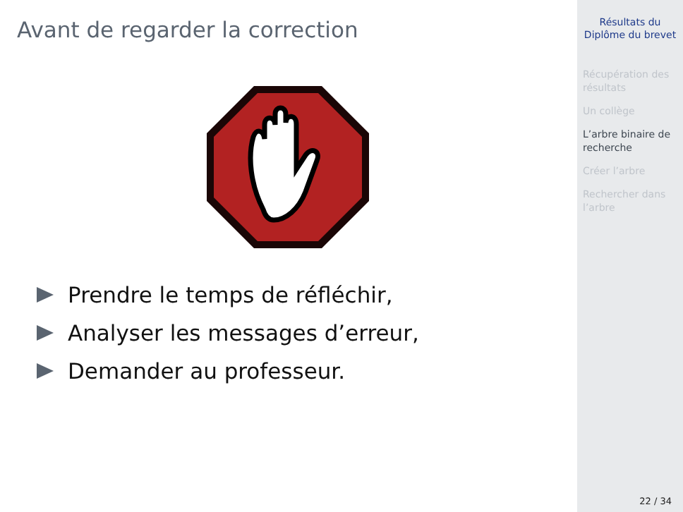Avant de regarder la correction
Prendre le temps de réfléchir,
Analyser les messages d’erreur,
Demander au professeur.
Résultats du
Diplôme du brevet
Récupération des résultats
Un collège
L’arbre binaire de recherche
Créer l’arbre
Rechercher dans l’arbre
22 / 34